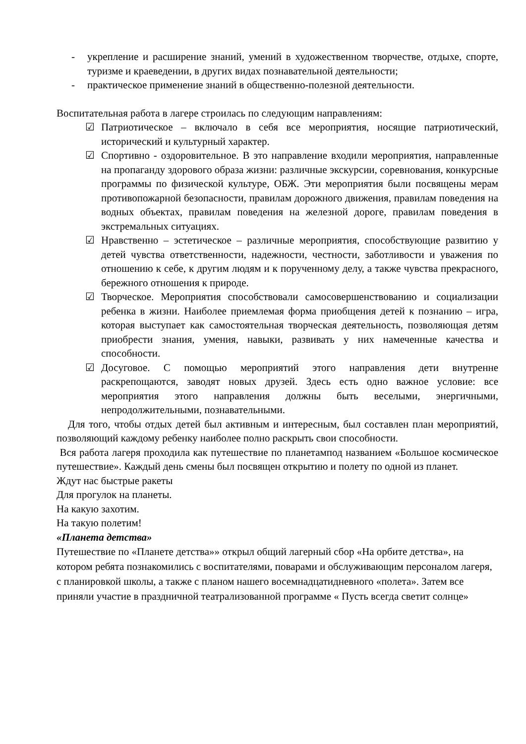- укрепление и расширение знаний, умений в художественном творчестве, отдыхе, спорте, туризме и краеведении, в других видах познавательной деятельности;
- практическое применение знаний в общественно-полезной деятельности.
Воспитательная работа в лагере строилась по следующим направлениям:
☑ Патриотическое – включало в себя все мероприятия, носящие патриотический, исторический и культурный характер.
☑ Спортивно - оздоровительное. В это направление входили мероприятия, направленные на пропаганду здорового образа жизни: различные экскурсии, соревнования, конкурсные программы по физической культуре, ОБЖ. Эти мероприятия были посвящены мерам противопожарной безопасности, правилам дорожного движения, правилам поведения на водных объектах, правилам поведения на железной дороге, правилам поведения в экстремальных ситуациях.
☑ Нравственно – эстетическое – различные мероприятия, способствующие развитию у детей чувства ответственности, надежности, честности, заботливости и уважения по отношению к себе, к другим людям и к порученному делу, а также чувства прекрасного, бережного отношения к природе.
☑ Творческое. Мероприятия способствовали самосовершенствованию и социализации ребенка в жизни. Наиболее приемлемая форма приобщения детей к познанию – игра, которая выступает как самостоятельная творческая деятельность, позволяющая детям приобрести знания, умения, навыки, развивать у них намеченные качества и способности.
☑ Досуговое. С помощью мероприятий этого направления дети внутренне раскрепощаются, заводят новых друзей. Здесь есть одно важное условие: все мероприятия этого направления должны быть веселыми, энергичными, непродолжительными, познавательными.
Для того, чтобы отдых детей был активным и интересным, был составлен план мероприятий, позволяющий каждому ребенку наиболее полно раскрыть свои способности.
Вся работа лагеря проходила как путешествие по планетампод названием «Большое космическое путешествие». Каждый день смены был посвящен открытию и полету по одной из планет.
Ждут нас быстрые ракеты
Для прогулок на планеты.
На какую захотим.
На такую полетим!
«Планета детства»
Путешествие по «Планете детства»» открыл общий лагерный сбор «На орбите детства», на котором ребята познакомились с воспитателями, поварами и обслуживающим персоналом лагеря, с планировкой школы, а также с планом нашего восемнадцатидневного «полета». Затем все приняли участие в праздничной театрализованной программе « Пусть всегда светит солнце»